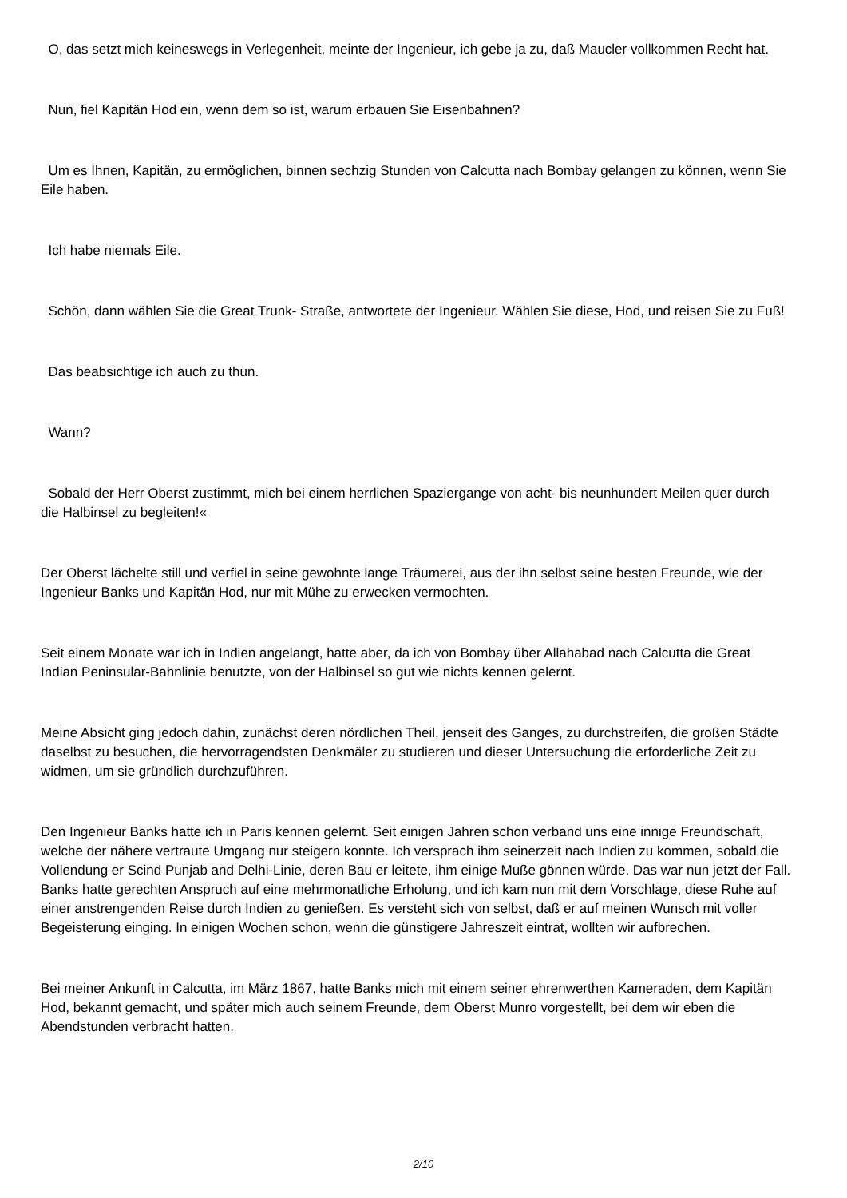O, das setzt mich keineswegs in Verlegenheit, meinte der Ingenieur, ich gebe ja zu, daß Maucler vollkommen Recht hat.
Nun, fiel Kapitän Hod ein, wenn dem so ist, warum erbauen Sie Eisenbahnen?
Um es Ihnen, Kapitän, zu ermöglichen, binnen sechzig Stunden von Calcutta nach Bombay gelangen zu können, wenn Sie Eile haben.
Ich habe niemals Eile.
Schön, dann wählen Sie die Great Trunk- Straße, antwortete der Ingenieur. Wählen Sie diese, Hod, und reisen Sie zu Fuß!
Das beabsichtige ich auch zu thun.
Wann?
Sobald der Herr Oberst zustimmt, mich bei einem herrlichen Spaziergange von acht- bis neunhundert Meilen quer durch die Halbinsel zu begleiten!«
Der Oberst lächelte still und verfiel in seine gewohnte lange Träumerei, aus der ihn selbst seine besten Freunde, wie der Ingenieur Banks und Kapitän Hod, nur mit Mühe zu erwecken vermochten.
Seit einem Monate war ich in Indien angelangt, hatte aber, da ich von Bombay über Allahabad nach Calcutta die Great Indian Peninsular-Bahnlinie benutzte, von der Halbinsel so gut wie nichts kennen gelernt.
Meine Absicht ging jedoch dahin, zunächst deren nördlichen Theil, jenseit des Ganges, zu durchstreifen, die großen Städte daselbst zu besuchen, die hervorragendsten Denkmäler zu studieren und dieser Untersuchung die erforderliche Zeit zu widmen, um sie gründlich durchzuführen.
Den Ingenieur Banks hatte ich in Paris kennen gelernt. Seit einigen Jahren schon verband uns eine innige Freundschaft, welche der nähere vertraute Umgang nur steigern konnte. Ich versprach ihm seinerzeit nach Indien zu kommen, sobald die Vollendung er Scind Punjab and Delhi-Linie, deren Bau er leitete, ihm einige Muße gönnen würde. Das war nun jetzt der Fall. Banks hatte gerechten Anspruch auf eine mehrmonatliche Erholung, und ich kam nun mit dem Vorschlage, diese Ruhe auf einer anstrengenden Reise durch Indien zu genießen. Es versteht sich von selbst, daß er auf meinen Wunsch mit voller Begeisterung einging. In einigen Wochen schon, wenn die günstigere Jahreszeit eintrat, wollten wir aufbrechen.
Bei meiner Ankunft in Calcutta, im März 1867, hatte Banks mich mit einem seiner ehrenwerthen Kameraden, dem Kapitän Hod, bekannt gemacht, und später mich auch seinem Freunde, dem Oberst Munro vorgestellt, bei dem wir eben die Abendstunden verbracht hatten.
2/10